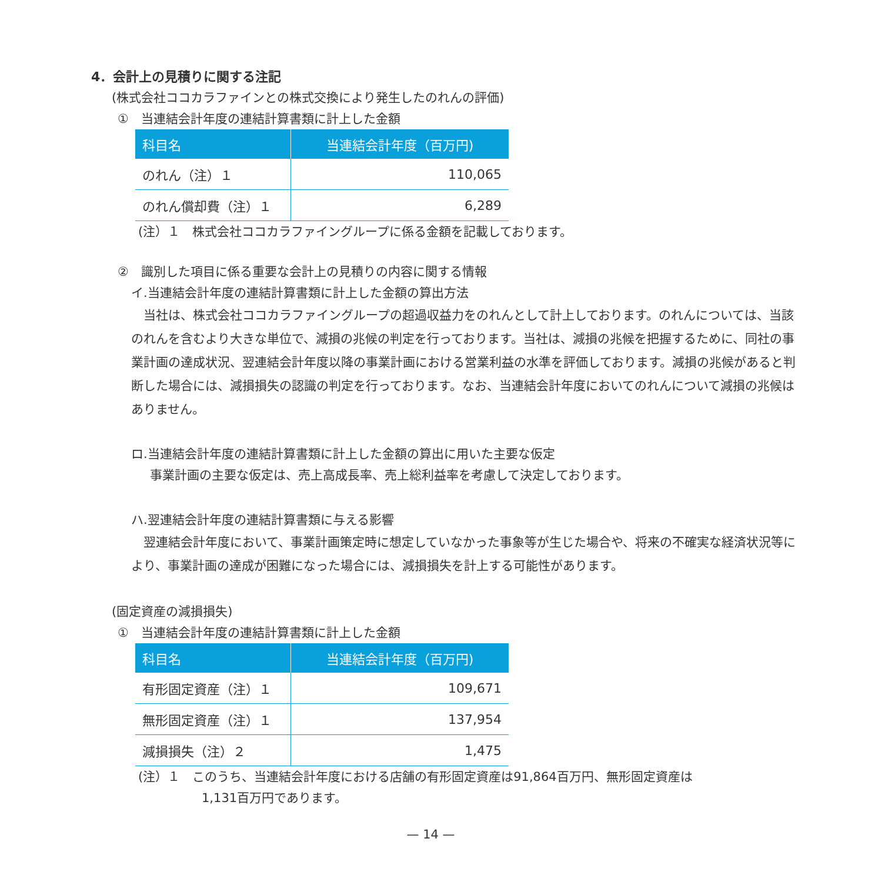4．会計上の見積りに関する注記
(株式会社ココカラファインとの株式交換により発生したのれんの評価)
①　当連結会計年度の連結計算書類に計上した金額
| 科目名 | 当連結会計年度（百万円) |
| --- | --- |
| のれん（注）１ | 110,065 |
| のれん償却費（注）１ | 6,289 |
(注）１　株式会社ココカラファイングループに係る金額を記載しております。
②　識別した項目に係る重要な会計上の見積りの内容に関する情報
イ.当連結会計年度の連結計算書類に計上した金額の算出方法
　当社は、株式会社ココカラファイングループの超過収益力をのれんとして計上しております。のれんについては、当該のれんを含むより大きな単位で、減損の兆候の判定を行っております。当社は、減損の兆候を把握するために、同社の事業計画の達成状況、翌連結会計年度以降の事業計画における営業利益の水準を評価しております。減損の兆候があると判断した場合には、減損損失の認識の判定を行っております。なお、当連結会計年度においてのれんについて減損の兆候はありません。
ロ.当連結会計年度の連結計算書類に計上した金額の算出に用いた主要な仮定
事業計画の主要な仮定は、売上高成長率、売上総利益率を考慮して決定しております。
ハ.翌連結会計年度の連結計算書類に与える影響
　翌連結会計年度において、事業計画策定時に想定していなかった事象等が生じた場合や、将来の不確実な経済状況等により、事業計画の達成が困難になった場合には、減損損失を計上する可能性があります。
(固定資産の減損損失)
①　当連結会計年度の連結計算書類に計上した金額
| 科目名 | 当連結会計年度（百万円) |
| --- | --- |
| 有形固定資産（注）１ | 109,671 |
| 無形固定資産（注）１ | 137,954 |
| 減損損失（注）２ | 1,475 |
(注）１　このうち、当連結会計年度における店舗の有形固定資産は91,864百万円、無形固定資産は
1,131百万円であります。
— 14 —